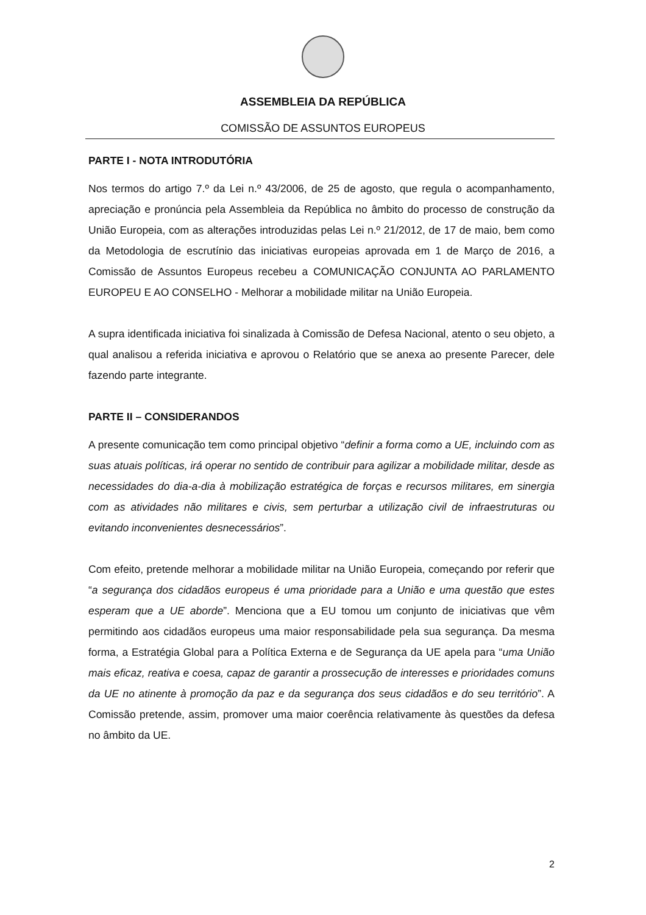ASSEMBLEIA DA REPÚBLICA
COMISSÃO DE ASSUNTOS EUROPEUS
PARTE I - NOTA INTRODUTÓRIA
Nos termos do artigo 7.º da Lei n.º 43/2006, de 25 de agosto, que regula o acompanhamento, apreciação e pronúncia pela Assembleia da República no âmbito do processo de construção da União Europeia, com as alterações introduzidas pelas Lei n.º 21/2012, de 17 de maio, bem como da Metodologia de escrutínio das iniciativas europeias aprovada em 1 de Março de 2016, a Comissão de Assuntos Europeus recebeu a COMUNICAÇÃO CONJUNTA AO PARLAMENTO EUROPEU E AO CONSELHO - Melhorar a mobilidade militar na União Europeia.
A supra identificada iniciativa foi sinalizada à Comissão de Defesa Nacional, atento o seu objeto, a qual analisou a referida iniciativa e aprovou o Relatório que se anexa ao presente Parecer, dele fazendo parte integrante.
PARTE II – CONSIDERANDOS
A presente comunicação tem como principal objetivo “definir a forma como a UE, incluindo com as suas atuais políticas, irá operar no sentido de contribuir para agilizar a mobilidade militar, desde as necessidades do dia-a-dia à mobilização estratégica de forças e recursos militares, em sinergia com as atividades não militares e civis, sem perturbar a utilização civil de infraestruturas ou evitando inconvenientes desnecessários”.
Com efeito, pretende melhorar a mobilidade militar na União Europeia, começando por referir que “a segurança dos cidadãos europeus é uma prioridade para a União e uma questão que estes esperam que a UE aborde”. Menciona que a EU tomou um conjunto de iniciativas que vêm permitindo aos cidadãos europeus uma maior responsabilidade pela sua segurança. Da mesma forma, a Estratégia Global para a Política Externa e de Segurança da UE apela para “uma União mais eficaz, reativa e coesa, capaz de garantir a prossecução de interesses e prioridades comuns da UE no atinente à promoção da paz e da segurança dos seus cidadãos e do seu território”. A Comissão pretende, assim, promover uma maior coerência relativamente às questões da defesa no âmbito da UE.
2